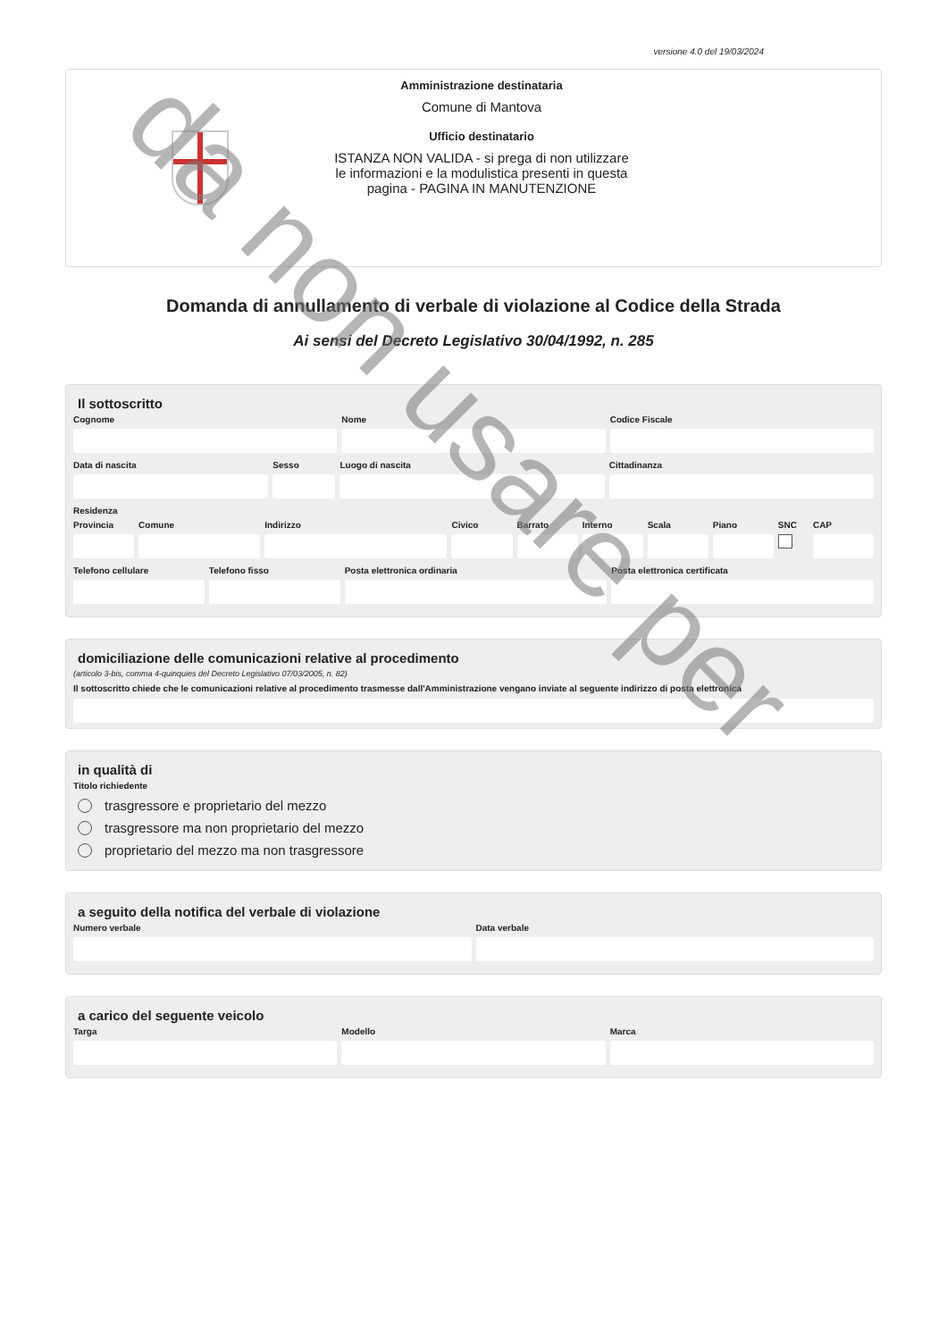versione 4.0 del 19/03/2024
Amministrazione destinataria
Comune di Mantova
Ufficio destinatario
ISTANZA NON VALIDA - si prega di non utilizzare le informazioni e la modulistica presenti in questa pagina - PAGINA IN MANUTENZIONE
Domanda di annullamento di verbale di violazione al Codice della Strada
Ai sensi del Decreto Legislativo 30/04/1992, n. 285
Il sottoscritto
Cognome Nome Codice Fiscale
Data di nascita Sesso Luogo di nascita Cittadinanza
Residenza
Provincia Comune Indirizzo Civico Barrato Interno Scala Piano SNC CAP
Telefono cellulare Telefono fisso Posta elettronica ordinaria Posta elettronica certificata
domiciliazione delle comunicazioni relative al procedimento
(articolo 3-bis, comma 4-quinquies del Decreto Legislativo 07/03/2005, n. 82)
Il sottoscritto chiede che le comunicazioni relative al procedimento trasmesse dall'Amministrazione vengano inviate al seguente indirizzo di posta elettronica
in qualità di
Titolo richiedente
trasgressore e proprietario del mezzo
trasgressore ma non proprietario del mezzo
proprietario del mezzo ma non trasgressore
a seguito della notifica del verbale di violazione
Numero verbale Data verbale
a carico del seguente veicolo
Targa Modello Marca
da non usare per